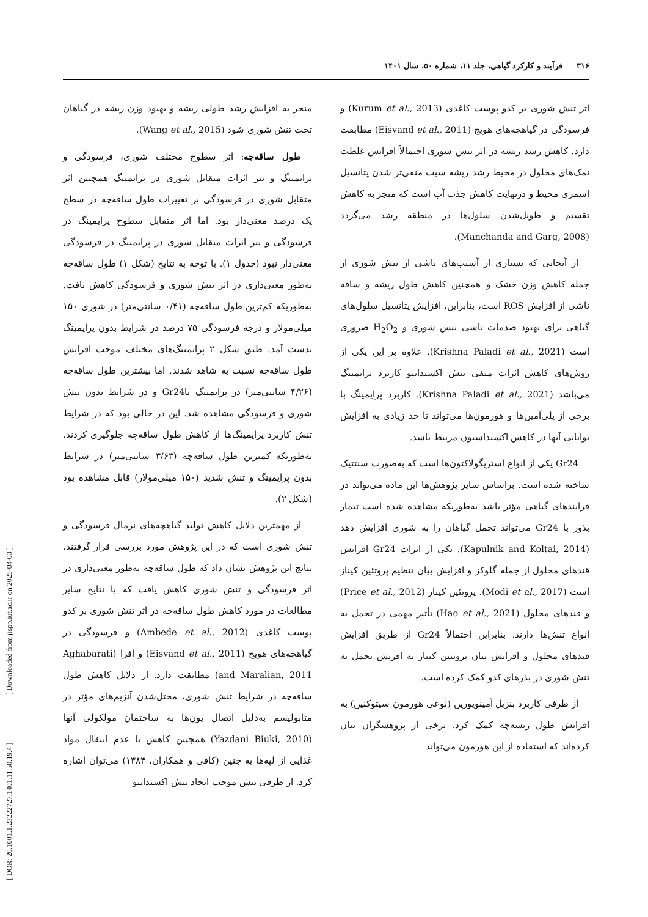۳۱۶ فرآیند و کارکرد گیاهی، جلد ۱۱، شماره ۵۰، سال ۱۴۰۱
اثر تنش شوری بر کدو پوست کاغذی (Kurum et al., 2013) و فرسودگی در گیاهچه‌های هویج (Eisvand et al., 2011) مطابقت دارد. کاهش رشد ریشه در اثر تنش شوری احتمالاً افزایش غلظت نمک‌های محلول در محیط رشد ریشه سبب منفی‌تر شدن پتانسیل اسمزی محیط و درنهایت کاهش جذب آب است که منجر به کاهش تقسیم و طویل‌شدن سلول‌ها در منطقه رشد می‌گردد (Manchanda and Garg, 2008).
از آنجایی که بسیاری از آسیب‌های ناشی از تنش شوری از جمله کاهش وزن خشک و همچنین کاهش طول ریشه و ساقه ناشی از افزایش ROS است، بنابراین، افزایش پتانسیل سلول‌های گیاهی برای بهبود صدمات ناشی تنش شوری و H<sub>2</sub>O<sub>2</sub> ضروری است (Krishna Paladi et al., 2021). علاوه بر این یکی از روش‌های کاهش اثرات منفی تنش اکسیداتیو کاربرد پرایمینگ می‌باشد (Krishna Paladi et al., 2021). کاربرد پرایمینگ با برخی از پلی‌آمین‌ها و هورمون‌ها می‌تواند تا حد زیادی به افزایش توانایی آنها در کاهش اکسیداسیون مرتبط باشد.
Gr24 یکی از انواع استریگولاکتون‌ها است که به‌صورت سنتتیک ساخته شده است. براساس سایر پژوهش‌ها این ماده می‌تواند در فرایندهای گیاهی مؤثر باشد به‌طوریکه مشاهده شده است تیمار بذور با Gr24 می‌تواند تحمل گیاهان را به شوری افزایش دهد (Kapulnik and Koltai, 2014). یکی از اثرات Gr24 افزایش قندهای محلول از جمله گلوکز و افزایش بیان تنظیم پروتئین کیناز است (Modi et al., 2017). پروتئین کیناز (Price et al., 2012) و قندهای محلول (Hao et al., 2021) تأثیر مهمی در تحمل به انواع تنش‌ها دارند. بنابراین احتمالاً Gr24 از طریق افزایش قندهای محلول و افزایش بیان پروتئین کیناز به افزیش تحمل به تنش شوری در بذرهای کدو کمک کرده است.
از طرفی کاربرد بنزیل آمینوپورین (نوعی هورمون سیتوکنین) به افزایش طول ریشه‌چه کمک کرد. برخی از پژوهشگران بیان کرده‌اند که استفاده از این هورمون می‌تواند
منجر به افزایش رشد طولی ریشه و بهبود وزن ریشه در گیاهان تحت تنش شوری شود (Wang et al., 2015).
طول ساقه‌چه: اثر سطوح مختلف شوری، فرسودگی و پرایمینگ و نیز اثرات متقابل شوری در پرایمینگ همچنین اثر متقابل شوری در فرسودگی بر تغییرات طول ساقه‌چه در سطح یک درصد معنی‌دار بود. اما اثر متقابل سطوح پرایمینگ در فرسودگی و نیز اثرات متقابل شوری در پرایمینگ در فرسودگی معنی‌دار نبود (جدول ۱). با توجه به نتایج (شکل ۱) طول ساقه‌چه به‌طور معنی‌داری در اثر تنش شوری و فرسودگی کاهش یافت. به‌طوریکه کم‌ترین طول ساقه‌چه (۰/۴۱ سانتی‌متر) در شوری ۱۵۰ میلی‌مولار و درجه فرسودگی ۷۵ درصد در شرایط بدون پرایمینگ بدست آمد. طبق شکل ۲ پرایمینگ‌های مختلف موجب افزایش طول ساقه‌چه نسبت به شاهد شدند. اما بیشترین طول ساقه‌چه (۴/۲۶ سانتی‌متر) در پرایمینگ باGr24 و در شرایط بدون تنش شوری و فرسودگی مشاهده شد. این در حالی بود که در شرایط تنش کاربرد پرایمینگ‌ها از کاهش طول ساقه‌چه جلوگیری کردند. به‌طوریکه کمترین طول ساقه‌چه (۳/۶۳ سانتی‌متر) در شرایط بدون پرایمینگ و تنش شدید (۱۵۰ میلی‌مولار) قابل مشاهده بود (شکل ۲).
از مهمترین دلایل کاهش تولید گیاهچه‌های نرمال فرسودگی و تنش شوری است که در این پژوهش مورد بررسی قرار گرفتند. نتایج این پژوهش نشان داد که طول ساقه‌چه به‌طور معنی‌داری در اثر فرسودگی و تنش شوری کاهش یافت که با نتایج سایر مطالعات در مورد کاهش طول ساقه‌چه در اثر تنش شوری بر کدو پوست کاغذی (Ambede et al., 2012) و فرسودگی در گیاهچه‌های هویج (Eisvand et al., 2011) و افرا (Aghabarati and Maralian, 2011) مطابقت دارد. از دلایل کاهش طول ساقه‌چه در شرایط تنش شوری، مختل‌شدن آنزیم‌های مؤثر در متابولیسم به‌دلیل اتصال یون‌ها به ساختمان مولکولی آنها (Yazdani Biuki, 2010) همچنین کاهش یا عدم انتقال مواد غذایی از لپه‌ها به جنین (کافی و همکاران، ۱۳۸۴) می‌توان اشاره کرد. از طرفی تنش موجب ایجاد تنش اکسیداتیو
[ DOR: 20.1001.1.23222727.1401.11.50.19.4 ] [ Downloaded from jispp.iut.ac.ir on 2025-04-03 ]